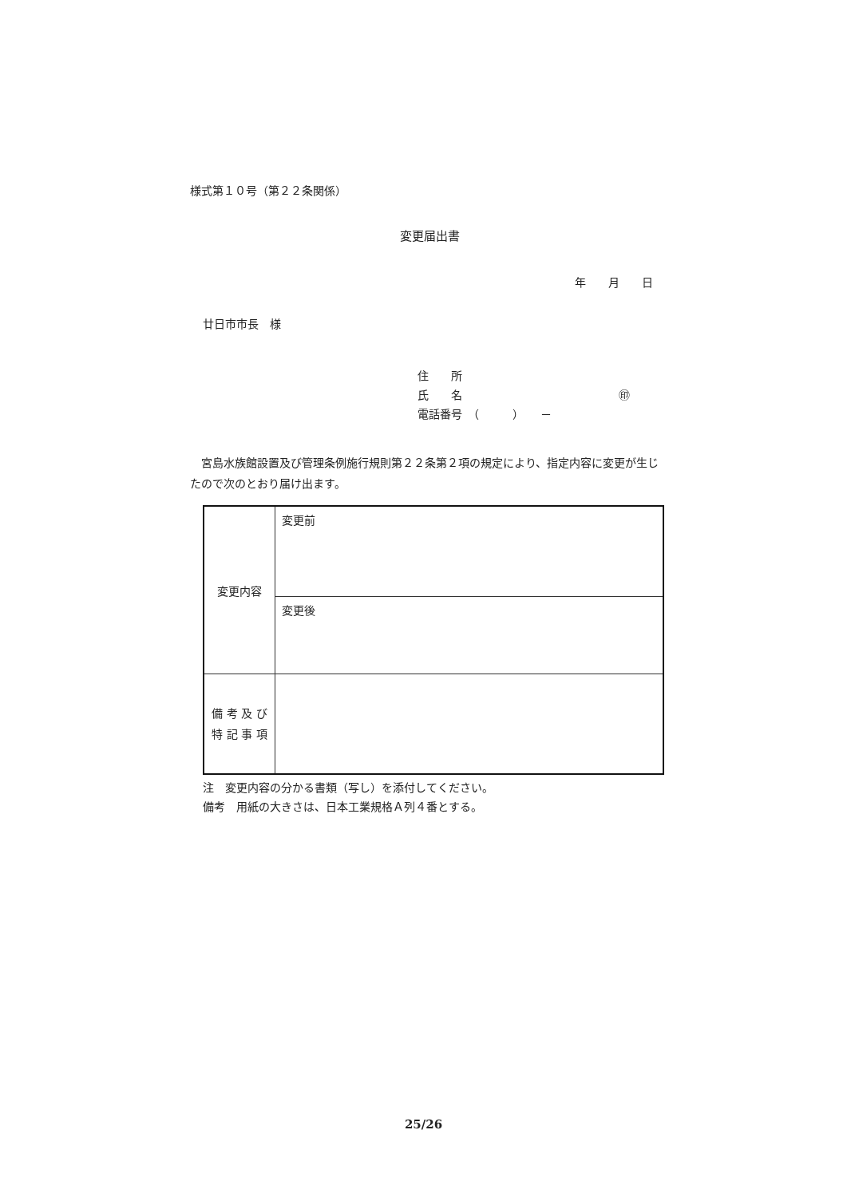様式第１０号（第２２条関係）
変更届出書
年　　月　　日
廿日市市長　様
住　　所
氏　　名　　　　　　　　　　　　　　㊞
電話番号　（　　　）　　－
宮島水族館設置及び管理条例施行規則第２２条第２項の規定により、指定内容に変更が生じたので次のとおり届け出ます。
| 変更内容 | 変更前 |
| | 変更後 |
| 備 考 及 び 特 記 事 項 | |
注　変更内容の分かる書類（写し）を添付してください。
備考　用紙の大きさは、日本工業規格Ａ列４番とする。
25/26